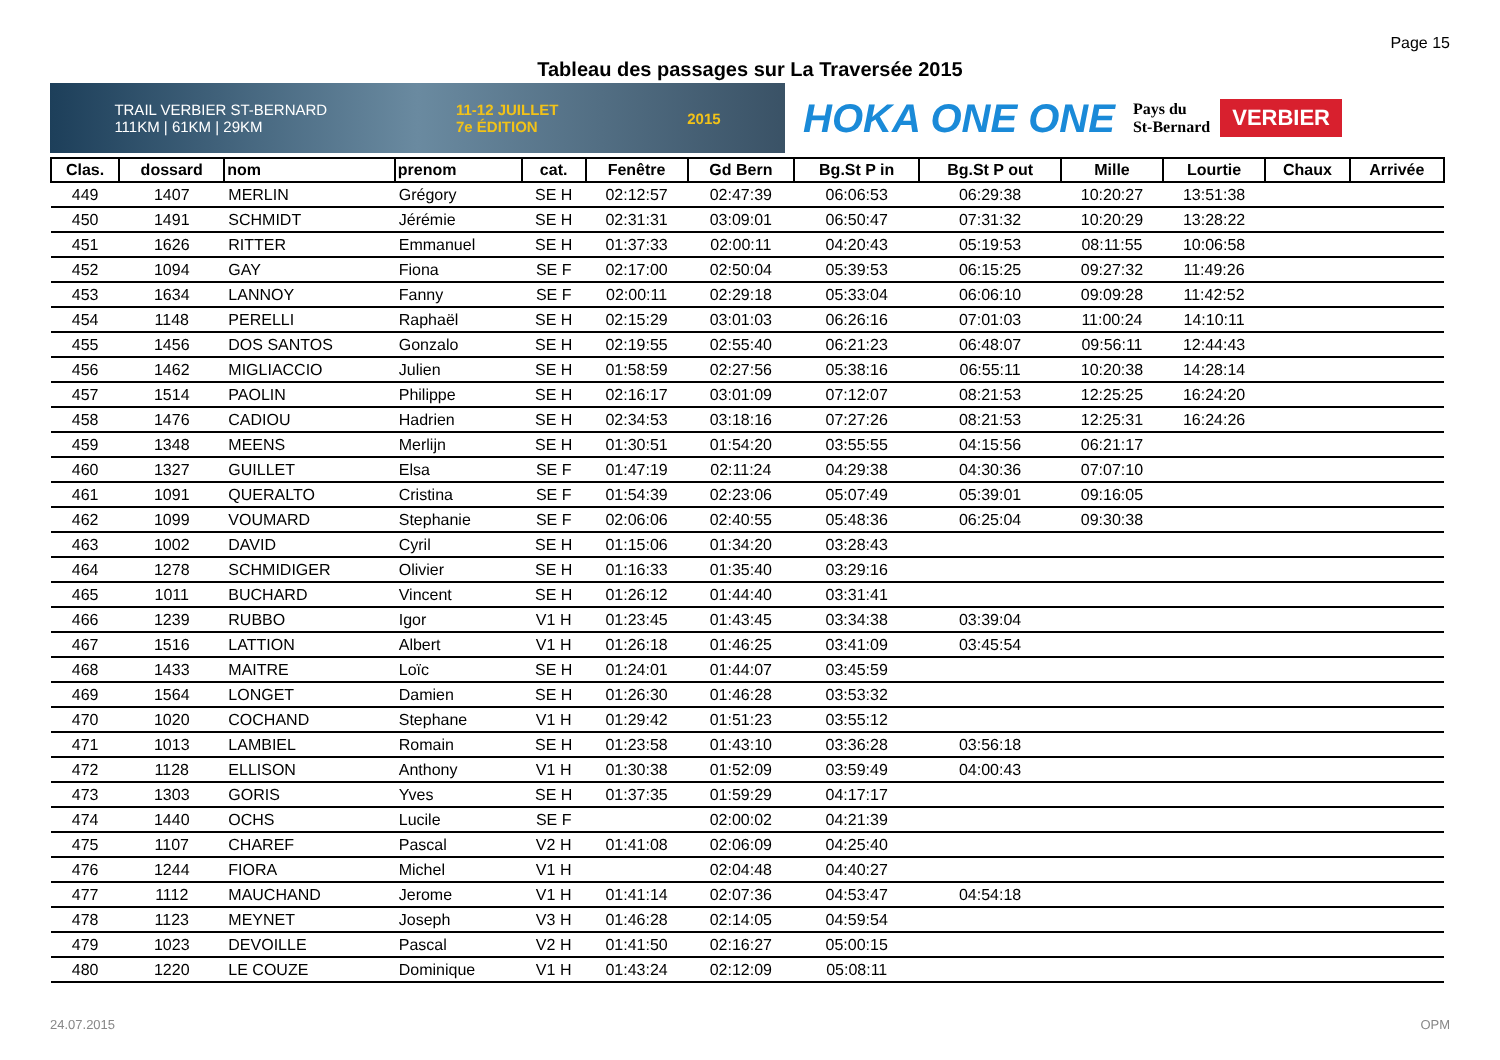Page 15
Tableau des passages sur La Traversée 2015
TRAIL VERBIER ST-BERNARD
111KM | 61KM | 29KM 11-12 JUILLET
7e ÉDITION 2015
HOKA ONE ONE Pays du
St-Bernard VERBIER
| Clas. | dossard | nom | prenom | cat. | Fenêtre | Gd Bern | Bg.St P in | Bg.St P out | Mille | Lourtie | Chaux | Arrivée |
| --- | --- | --- | --- | --- | --- | --- | --- | --- | --- | --- | --- | --- |
| 449 | 1407 | MERLIN | Grégory | SE H | 02:12:57 | 02:47:39 | 06:06:53 | 06:29:38 | 10:20:27 | 13:51:38 | | |
| 450 | 1491 | SCHMIDT | Jérémie | SE H | 02:31:31 | 03:09:01 | 06:50:47 | 07:31:32 | 10:20:29 | 13:28:22 | | |
| 451 | 1626 | RITTER | Emmanuel | SE H | 01:37:33 | 02:00:11 | 04:20:43 | 05:19:53 | 08:11:55 | 10:06:58 | | |
| 452 | 1094 | GAY | Fiona | SE F | 02:17:00 | 02:50:04 | 05:39:53 | 06:15:25 | 09:27:32 | 11:49:26 | | |
| 453 | 1634 | LANNOY | Fanny | SE F | 02:00:11 | 02:29:18 | 05:33:04 | 06:06:10 | 09:09:28 | 11:42:52 | | |
| 454 | 1148 | PERELLI | Raphaël | SE H | 02:15:29 | 03:01:03 | 06:26:16 | 07:01:03 | 11:00:24 | 14:10:11 | | |
| 455 | 1456 | DOS SANTOS | Gonzalo | SE H | 02:19:55 | 02:55:40 | 06:21:23 | 06:48:07 | 09:56:11 | 12:44:43 | | |
| 456 | 1462 | MIGLIACCIO | Julien | SE H | 01:58:59 | 02:27:56 | 05:38:16 | 06:55:11 | 10:20:38 | 14:28:14 | | |
| 457 | 1514 | PAOLIN | Philippe | SE H | 02:16:17 | 03:01:09 | 07:12:07 | 08:21:53 | 12:25:25 | 16:24:20 | | |
| 458 | 1476 | CADIOU | Hadrien | SE H | 02:34:53 | 03:18:16 | 07:27:26 | 08:21:53 | 12:25:31 | 16:24:26 | | |
| 459 | 1348 | MEENS | Merlijn | SE H | 01:30:51 | 01:54:20 | 03:55:55 | 04:15:56 | 06:21:17 | | | |
| 460 | 1327 | GUILLET | Elsa | SE F | 01:47:19 | 02:11:24 | 04:29:38 | 04:30:36 | 07:07:10 | | | |
| 461 | 1091 | QUERALTO | Cristina | SE F | 01:54:39 | 02:23:06 | 05:07:49 | 05:39:01 | 09:16:05 | | | |
| 462 | 1099 | VOUMARD | Stephanie | SE F | 02:06:06 | 02:40:55 | 05:48:36 | 06:25:04 | 09:30:38 | | | |
| 463 | 1002 | DAVID | Cyril | SE H | 01:15:06 | 01:34:20 | 03:28:43 | | | | | |
| 464 | 1278 | SCHMIDIGER | Olivier | SE H | 01:16:33 | 01:35:40 | 03:29:16 | | | | | |
| 465 | 1011 | BUCHARD | Vincent | SE H | 01:26:12 | 01:44:40 | 03:31:41 | | | | | |
| 466 | 1239 | RUBBO | Igor | V1 H | 01:23:45 | 01:43:45 | 03:34:38 | 03:39:04 | | | | |
| 467 | 1516 | LATTION | Albert | V1 H | 01:26:18 | 01:46:25 | 03:41:09 | 03:45:54 | | | | |
| 468 | 1433 | MAITRE | Loïc | SE H | 01:24:01 | 01:44:07 | 03:45:59 | | | | | |
| 469 | 1564 | LONGET | Damien | SE H | 01:26:30 | 01:46:28 | 03:53:32 | | | | | |
| 470 | 1020 | COCHAND | Stephane | V1 H | 01:29:42 | 01:51:23 | 03:55:12 | | | | | |
| 471 | 1013 | LAMBIEL | Romain | SE H | 01:23:58 | 01:43:10 | 03:36:28 | 03:56:18 | | | | |
| 472 | 1128 | ELLISON | Anthony | V1 H | 01:30:38 | 01:52:09 | 03:59:49 | 04:00:43 | | | | |
| 473 | 1303 | GORIS | Yves | SE H | 01:37:35 | 01:59:29 | 04:17:17 | | | | | |
| 474 | 1440 | OCHS | Lucile | SE F | | 02:00:02 | 04:21:39 | | | | | |
| 475 | 1107 | CHAREF | Pascal | V2 H | 01:41:08 | 02:06:09 | 04:25:40 | | | | | |
| 476 | 1244 | FIORA | Michel | V1 H | | 02:04:48 | 04:40:27 | | | | | |
| 477 | 1112 | MAUCHAND | Jerome | V1 H | 01:41:14 | 02:07:36 | 04:53:47 | 04:54:18 | | | | |
| 478 | 1123 | MEYNET | Joseph | V3 H | 01:46:28 | 02:14:05 | 04:59:54 | | | | | |
| 479 | 1023 | DEVOILLE | Pascal | V2 H | 01:41:50 | 02:16:27 | 05:00:15 | | | | | |
| 480 | 1220 | LE COUZE | Dominique | V1 H | 01:43:24 | 02:12:09 | 05:08:11 | | | | | |
24.07.2015 OPM